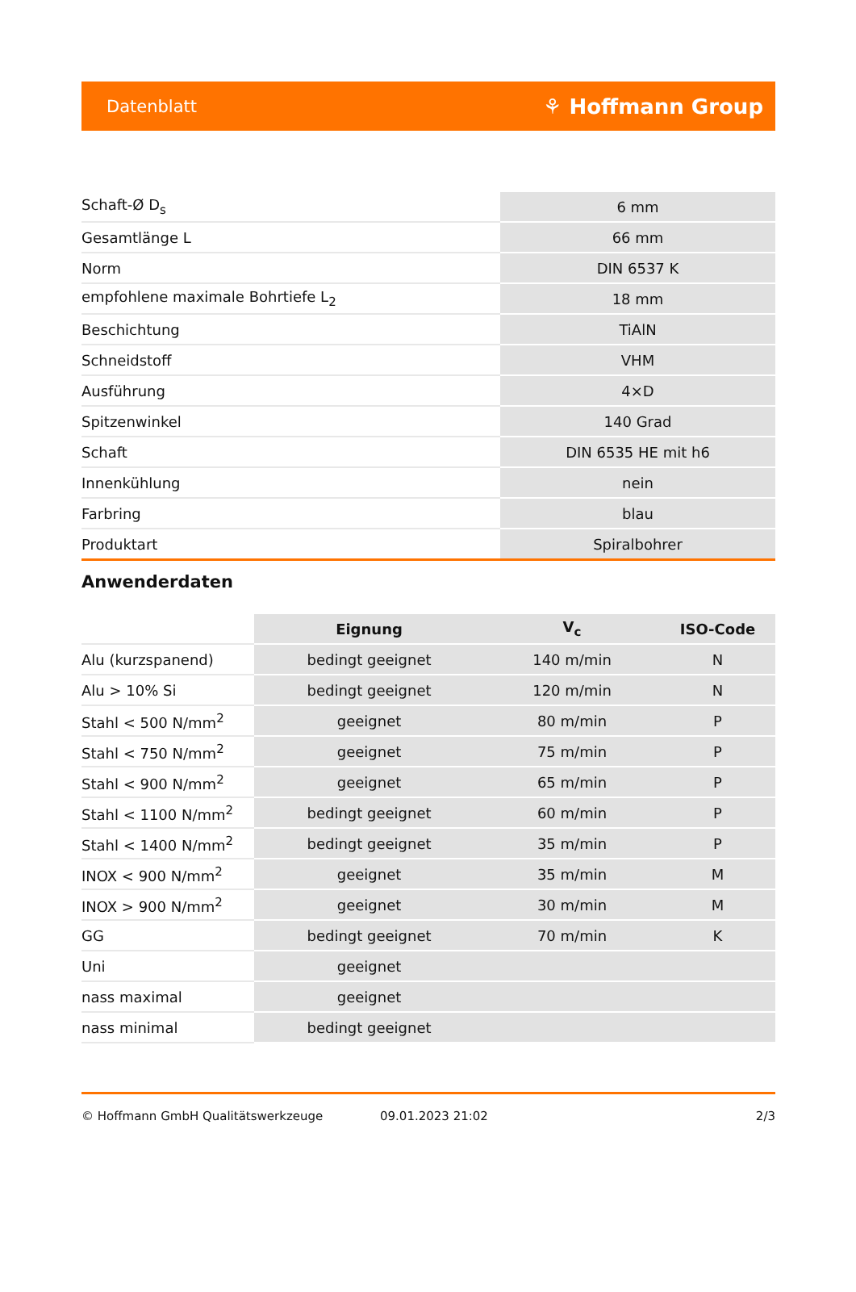Datenblatt ⚘ Hoffmann Group
| Schaft-Ø D<sub>s</sub> | 6 mm |
| Gesamtlänge L | 66 mm |
| Norm | DIN 6537 K |
| empfohlene maximale Bohrtiefe L<sub>2</sub> | 18 mm |
| Beschichtung | TiAlN |
| Schneidstoff | VHM |
| Ausführung | 4×D |
| Spitzenwinkel | 140 Grad |
| Schaft | DIN 6535 HE mit h6 |
| Innenkühlung | nein |
| Farbring | blau |
| Produktart | Spiralbohrer |
Anwenderdaten
| | Eignung | V<sub>c</sub> | ISO-Code |
| Alu (kurzspanend) | bedingt geeignet | 140 m/min | N |
| Alu > 10% Si | bedingt geeignet | 120 m/min | N |
| Stahl < 500 N/mm<sup>2</sup> | geeignet | 80 m/min | P |
| Stahl < 750 N/mm<sup>2</sup> | geeignet | 75 m/min | P |
| Stahl < 900 N/mm<sup>2</sup> | geeignet | 65 m/min | P |
| Stahl < 1100 N/mm<sup>2</sup> | bedingt geeignet | 60 m/min | P |
| Stahl < 1400 N/mm<sup>2</sup> | bedingt geeignet | 35 m/min | P |
| INOX < 900 N/mm<sup>2</sup> | geeignet | 35 m/min | M |
| INOX > 900 N/mm<sup>2</sup> | geeignet | 30 m/min | M |
| GG | bedingt geeignet | 70 m/min | K |
| Uni | geeignet | | |
| nass maximal | geeignet | | |
| nass minimal | bedingt geeignet | | |
© Hoffmann GmbH Qualitätswerkzeuge 09.01.2023 21:02 2/3